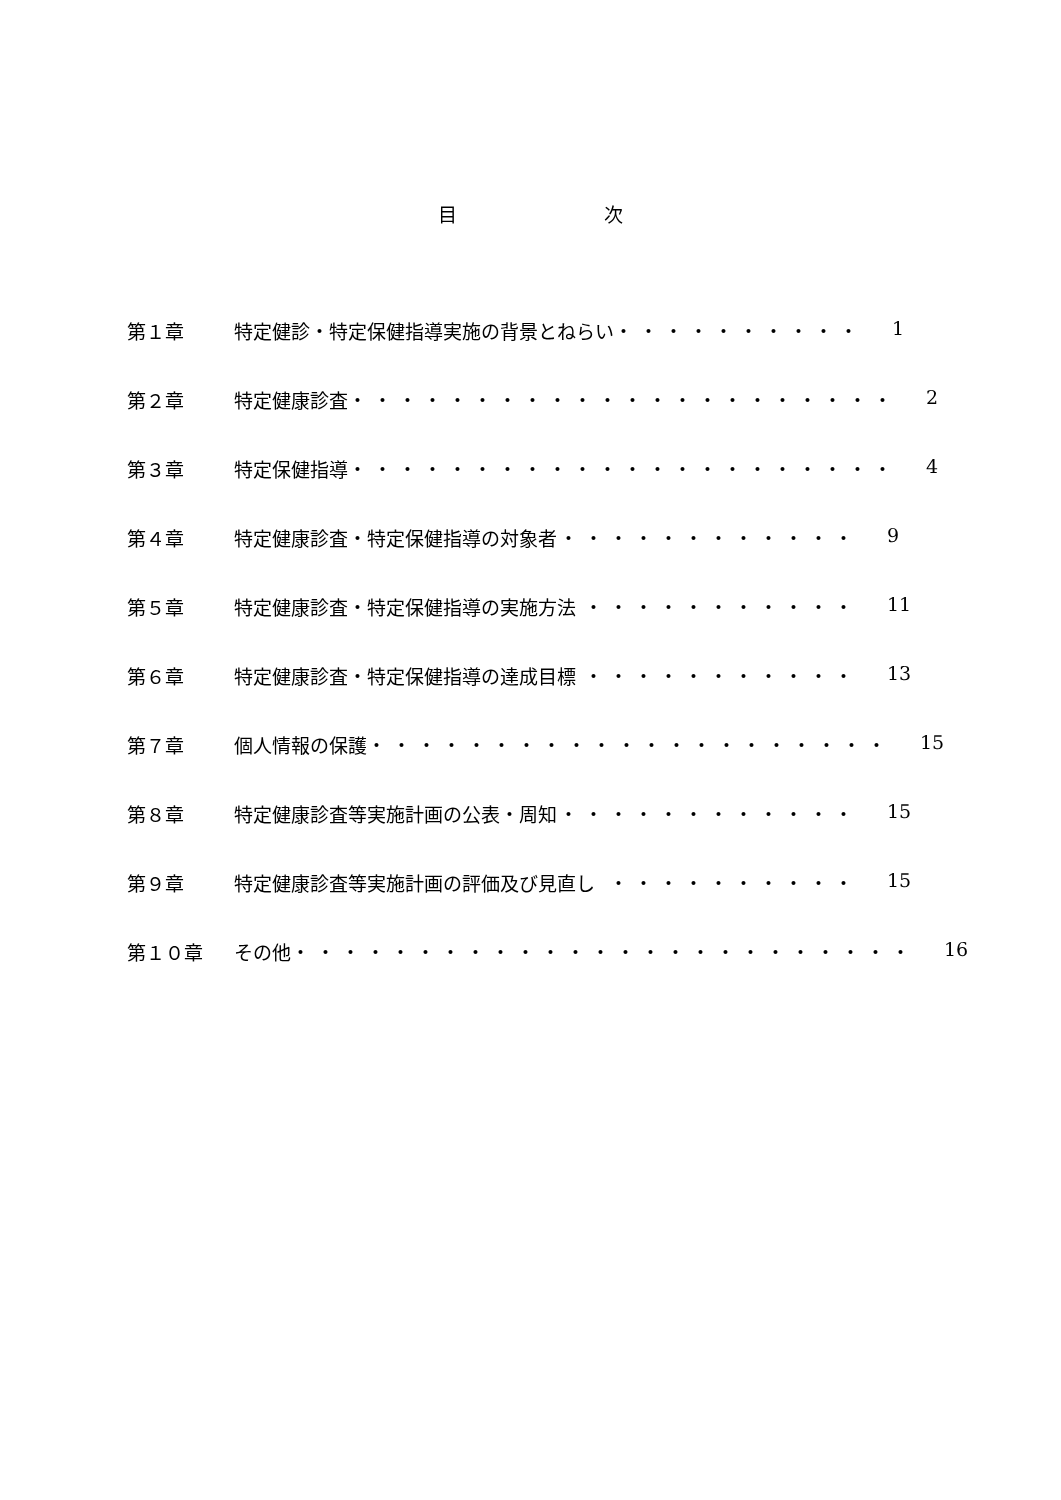目 次
第１章 特定健診・特定保健指導実施の背景とねらい ・・・・・・・・・・ 1
第２章 特定健康診査 ・・・・・・・・・・・・・・・・・・・・・・ 2
第３章 特定保健指導 ・・・・・・・・・・・・・・・・・・・・・・ 4
第４章 特定健康診査・特定保健指導の対象者 ・・・・・・・・・・・・ 9
第５章 特定健康診査・特定保健指導の実施方法 ・・・・・・・・・・・ 11
第６章 特定健康診査・特定保健指導の達成目標 ・・・・・・・・・・・ 13
第７章 個人情報の保護 ・・・・・・・・・・・・・・・・・・・・・ 15
第８章 特定健康診査等実施計画の公表・周知 ・・・・・・・・・・・・ 15
第９章 特定健康診査等実施計画の評価及び見直し ・・・・・・・・・・ 15
第１０章 その他 ・・・・・・・・・・・・・・・・・・・・・・・・・ 16